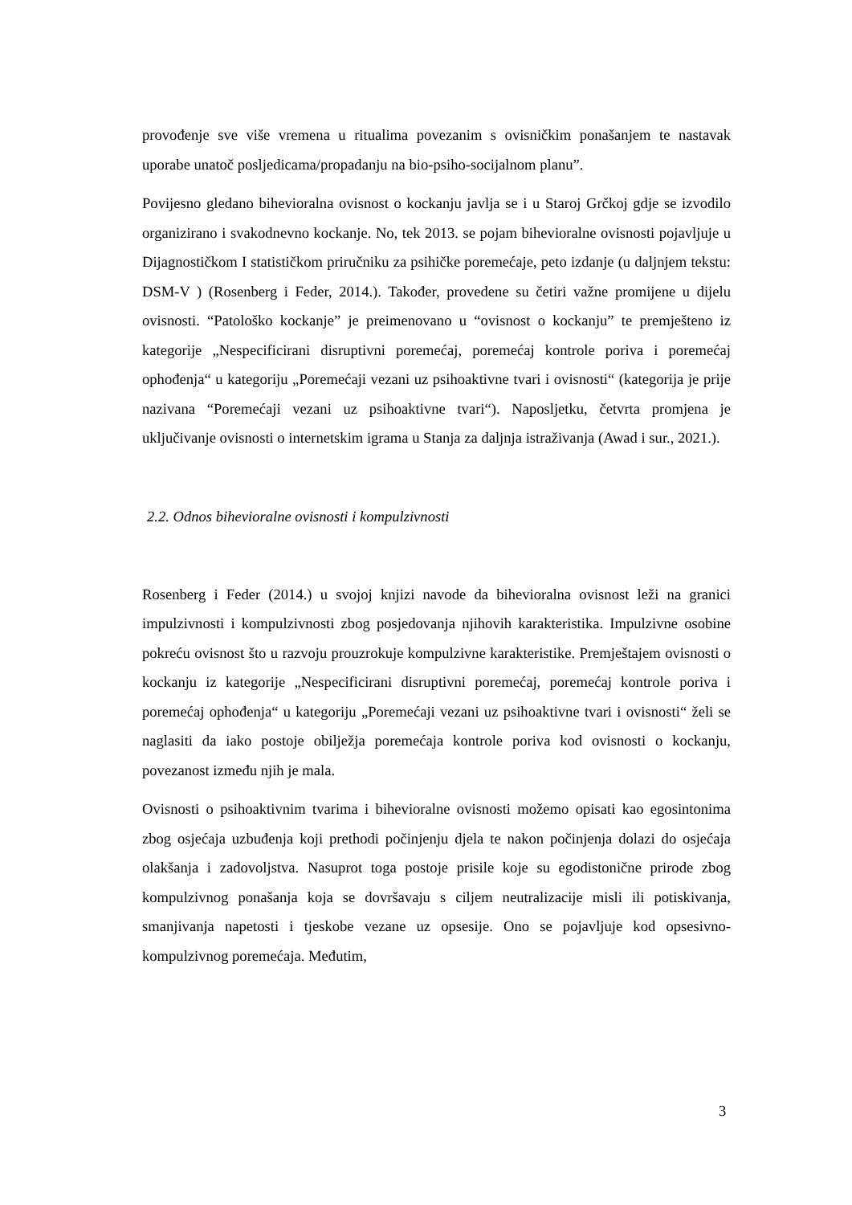provođenje sve više vremena u ritualima povezanim s ovisničkim ponašanjem te nastavak uporabe unatoč posljedicama/propadanju na bio-psiho-socijalnom planu”.
Povijesno gledano bihevioralna ovisnost o kockanju javlja se i u Staroj Grčkoj gdje se izvodilo organizirano i svakodnevno kockanje. No, tek 2013. se pojam bihevioralne ovisnosti pojavljuje u Dijagnostičkom I statističkom priručniku za psihičke poremećaje, peto izdanje (u daljnjem tekstu: DSM-V ) (Rosenberg i Feder, 2014.). Također, provedene su četiri važne promijene u dijelu ovisnosti. “Patološko kockanje” je preimenovano u “ovisnost o kockanju” te premješteno iz kategorije „Nespecificirani disruptivni poremećaj, poremećaj kontrole poriva i poremećaj ophođenja“ u kategoriju „Poremećaji vezani uz psihoaktivne tvari i ovisnosti“ (kategorija je prije nazivana “Poremećaji vezani uz psihoaktivne tvari“). Naposljetku, četvrta promjena je uključivanje ovisnosti o internetskim igrama u Stanja za daljnja istraživanja (Awad i sur., 2021.).
2.2. Odnos bihevioralne ovisnosti i kompulzivnosti
Rosenberg i Feder (2014.) u svojoj knjizi navode da bihevioralna ovisnost leži na granici impulzivnosti i kompulzivnosti zbog posjedovanja njihovih karakteristika. Impulzivne osobine pokreću ovisnost što u razvoju prouzrokuje kompulzivne karakteristike. Premještajem ovisnosti o kockanju iz kategorije „Nespecificirani disruptivni poremećaj, poremećaj kontrole poriva i poremećaj ophođenja“ u kategoriju „Poremećaji vezani uz psihoaktivne tvari i ovisnosti“ želi se naglasiti da iako postoje obilježja poremećaja kontrole poriva kod ovisnosti o kockanju, povezanost između njih je mala.
Ovisnosti o psihoaktivnim tvarima i bihevioralne ovisnosti možemo opisati kao egosintonima zbog osjećaja uzbuđenja koji prethodi počinjenju djela te nakon počinjenja dolazi do osjećaja olakšanja i zadovoljstva. Nasuprot toga postoje prisile koje su egodistonične prirode zbog kompulzivnog ponašanja koja se dovršavaju s ciljem neutralizacije misli ili potiskivanja, smanjivanja napetosti i tjeskobe vezane uz opsesije. Ono se pojavljuje kod opsesivno-kompulzivnog poremećaja. Međutim,
3